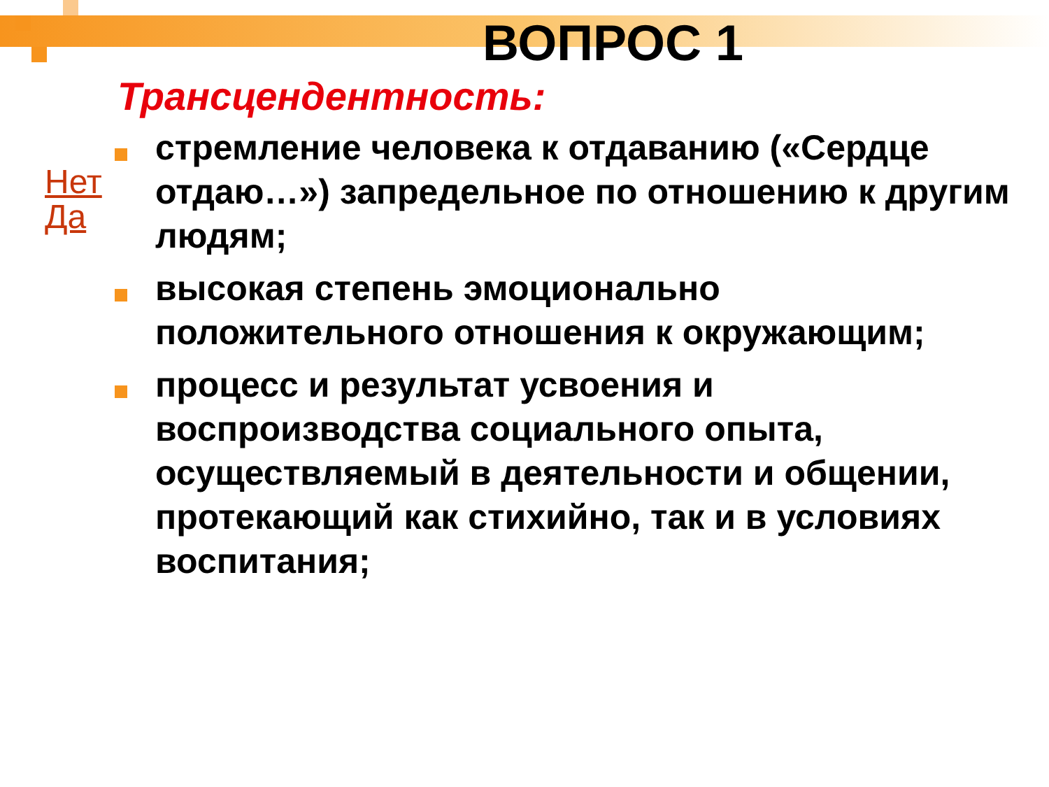ВОПРОС 1
Трансцендентность:
Нет
Да
стремление человека к отдаванию («Сердце отдаю…») запредельное по отношению к другим людям;
высокая степень эмоционально положительного отношения к окружающим;
процесс и результат усвоения и воспроизводства социального опыта, осуществляемый в деятельности и общении, протекающий как стихийно, так и в условиях воспитания;